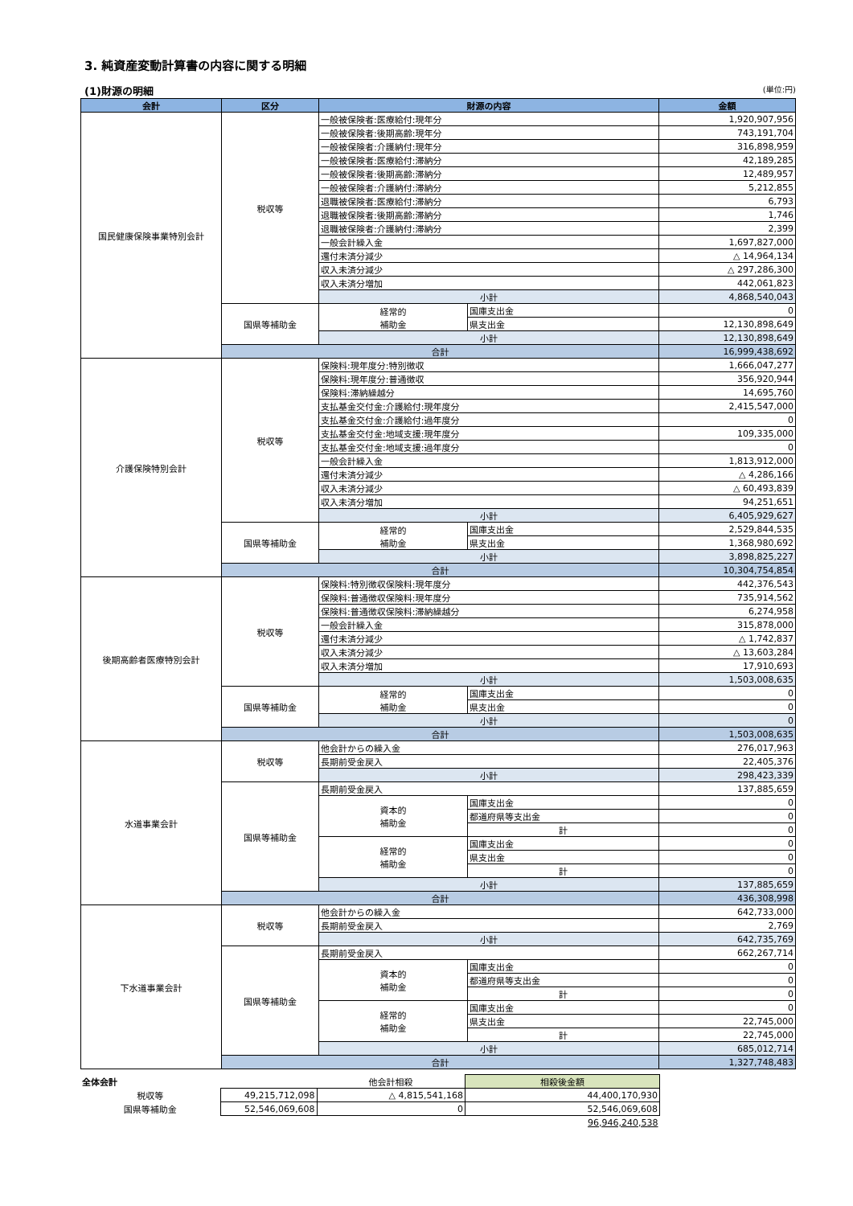3. 純資産変動計算書の内容に関する明細
(1)財源の明細 (単位:円)
| 会計 | 区分 | 財源の内容 | | 金額 |
| --- | --- | --- | --- | --- |
| 国民健康保険事業特別会計 | 税収等 | 一般被保険者:医療給付:現年分 | | 1,920,907,956 |
| | | 一般被保険者:後期高齢:現年分 | | 743,191,704 |
| | | 一般被保険者:介護納付:現年分 | | 316,898,959 |
| | | 一般被保険者:医療給付:滞納分 | | 42,189,285 |
| | | 一般被保険者:後期高齢:滞納分 | | 12,489,957 |
| | | 一般被保険者:介護納付:滞納分 | | 5,212,855 |
| | | 退職被保険者:医療給付:滞納分 | | 6,793 |
| | | 退職被保険者:後期高齢:滞納分 | | 1,746 |
| | | 退職被保険者:介護納付:滞納分 | | 2,399 |
| | | 一般会計繰入金 | | 1,697,827,000 |
| | | 還付未済分減少 | | △ 14,964,134 |
| | | 収入未済分減少 | | △ 297,286,300 |
| | | 収入未済分増加 | | 442,061,823 |
| | | 小計 | | 4,868,540,043 |
| | 国県等補助金 | 経常的 補助金 | 国庫支出金 | 0 |
| | | | 県支出金 | 12,130,898,649 |
| | | 小計 | | 12,130,898,649 |
| | 合計 | | | 16,999,438,692 |
| 介護保険特別会計 | 税収等 | 保険料:現年度分:特別徴収 | | 1,666,047,277 |
| | | 保険料:現年度分:普通徴収 | | 356,920,944 |
| | | 保険料:滞納繰越分 | | 14,695,760 |
| | | 支払基金交付金:介護給付:現年度分 | | 2,415,547,000 |
| | | 支払基金交付金:介護給付:過年度分 | | 0 |
| | | 支払基金交付金:地域支援:現年度分 | | 109,335,000 |
| | | 支払基金交付金:地域支援:過年度分 | | 0 |
| | | 一般会計繰入金 | | 1,813,912,000 |
| | | 還付未済分減少 | | △ 4,286,166 |
| | | 収入未済分減少 | | △ 60,493,839 |
| | | 収入未済分増加 | | 94,251,651 |
| | | 小計 | | 6,405,929,627 |
| | 国県等補助金 | 経常的 補助金 | 国庫支出金 | 2,529,844,535 |
| | | | 県支出金 | 1,368,980,692 |
| | | 小計 | | 3,898,825,227 |
| | 合計 | | | 10,304,754,854 |
| 後期高齢者医療特別会計 | 税収等 | 保険料:特別徴収保険料:現年度分 | | 442,376,543 |
| | | 保険料:普通徴収保険料:現年度分 | | 735,914,562 |
| | | 保険料:普通徴収保険料:滞納繰越分 | | 6,274,958 |
| | | 一般会計繰入金 | | 315,878,000 |
| | | 還付未済分減少 | | △ 1,742,837 |
| | | 収入未済分減少 | | △ 13,603,284 |
| | | 収入未済分増加 | | 17,910,693 |
| | | 小計 | | 1,503,008,635 |
| | 国県等補助金 | 経常的 補助金 | 国庫支出金 | 0 |
| | | | 県支出金 | 0 |
| | | 小計 | | 0 |
| | 合計 | | | 1,503,008,635 |
| 水道事業会計 | 税収等 | 他会計からの繰入金 | | 276,017,963 |
| | | 長期前受金戻入 | | 22,405,376 |
| | | 小計 | | 298,423,339 |
| | 国県等補助金 | 長期前受金戻入 | | 137,885,659 |
| | | 資本的 補助金 | 国庫支出金 | 0 |
| | | | 都道府県等支出金 | 0 |
| | | | 計 | 0 |
| | | 経常的 補助金 | 国庫支出金 | 0 |
| | | | 県支出金 | 0 |
| | | | 計 | 0 |
| | | 小計 | | 137,885,659 |
| | 合計 | | | 436,308,998 |
| 下水道事業会計 | 税収等 | 他会計からの繰入金 | | 642,733,000 |
| | | 長期前受金戻入 | | 2,769 |
| | | 小計 | | 642,735,769 |
| | 国県等補助金 | 長期前受金戻入 | | 662,267,714 |
| | | 資本的 補助金 | 国庫支出金 | 0 |
| | | | 都道府県等支出金 | 0 |
| | | | 計 | 0 |
| | | 経常的 補助金 | 国庫支出金 | 0 |
| | | | 県支出金 | 22,745,000 |
| | | | 計 | 22,745,000 |
| | | 小計 | | 685,012,714 |
| | 合計 | | | 1,327,748,483 |
| 全体会計 | | 他会計相殺 | 相殺後金額 | |
| 税収等 | 49,215,712,098 | △ 4,815,541,168 | 44,400,170,930 | |
| 国県等補助金 | 52,546,069,608 | 0 | 52,546,069,608 | |
| | | | 96,946,240,538 | |